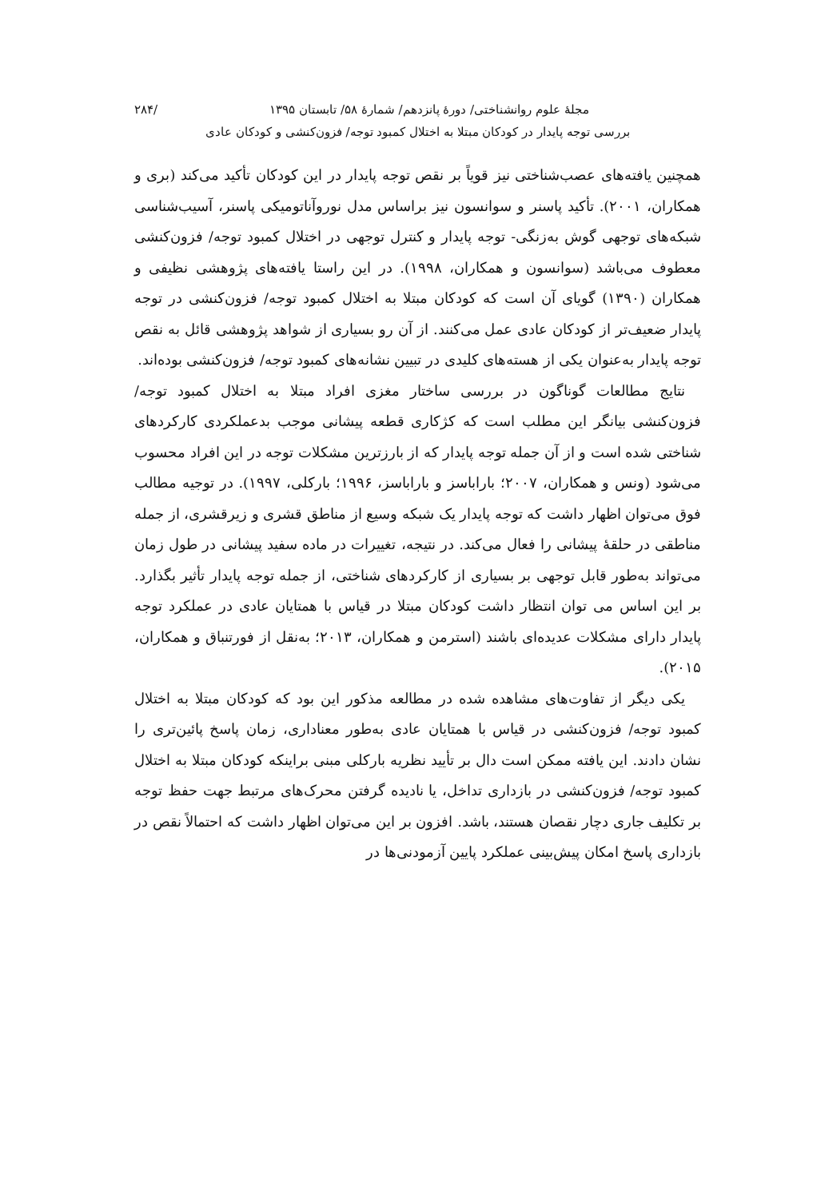مجلهٔ علوم روانشناختی/ دورهٔ پانزدهم/ شمارهٔ ۵۸/ تابستان ۱۳۹۵ /۲۸۴
بررسی توجه پایدار در کودکان مبتلا به اختلال کمبود توجه/ فزون‌کنشی و کودکان عادی
همچنین یافته‌های عصب‌شناختی نیز قویاً بر نقص توجه پایدار در این کودکان تأکید می‌کند (بری و همکاران، ۲۰۰۱). تأکید پاسنر و سوانسون نیز براساس مدل نوروآناتومیکی پاسنر، آسیب‌شناسی شبکه‌های توجهی گوش به‌زنگی- توجه پایدار و کنترل توجهی در اختلال کمبود توجه/ فزون‌کنشی معطوف می‌باشد (سوانسون و همکاران، ۱۹۹۸). در این راستا یافته‌های پژوهشی نظیفی و همکاران (۱۳۹۰) گویای آن است که کودکان مبتلا به اختلال کمبود توجه/ فزون‌کنشی در توجه پایدار ضعیف‌تر از کودکان عادی عمل می‌کنند. از آن رو بسیاری از شواهد پژوهشی قائل به نقص توجه پایدار به‌عنوان یکی از هسته‌های کلیدی در تبیین نشانه‌های کمبود توجه/ فزون‌کنشی بوده‌اند.
نتایج مطالعات گوناگون در بررسی ساختار مغزی افراد مبتلا به اختلال کمبود توجه/ فزون‌کنشی بیانگر این مطلب است که کژکاری قطعه پیشانی موجب بدعملکردی کارکردهای شناختی شده است و از آن جمله توجه پایدار که از بارزترین مشکلات توجه در این افراد محسوب می‌شود (ونس و همکاران، ۲۰۰۷؛ باراباسز و باراباسز، ۱۹۹۶؛ بارکلی، ۱۹۹۷). در توجیه مطالب فوق می‌توان اظهار داشت که توجه پایدار یک شبکه وسیع از مناطق قشری و زیرقشری، از جمله مناطقی در حلقهٔ پیشانی را فعال می‌کند. در نتیجه، تغییرات در ماده سفید پیشانی در طول زمان می‌تواند به‌طور قابل توجهی بر بسیاری از کارکردهای شناختی، از جمله توجه پایدار تأثیر بگذارد. بر این اساس می توان انتظار داشت کودکان مبتلا در قیاس با همتایان عادی در عملکرد توجه پایدار دارای مشکلات عدیده‌ای باشند (استرمن و همکاران، ۲۰۱۳؛ به‌نقل از فورتنباق و همکاران، ۲۰۱۵).
یکی دیگر از تفاوت‌های مشاهده شده در مطالعه مذکور این بود که کودکان مبتلا به اختلال کمبود توجه/ فزون‌کنشی در قیاس با همتایان عادی به‌طور معناداری، زمان پاسخ پائین‌تری را نشان دادند. این یافته ممکن است دال بر تأیید نظریه بارکلی مبنی براینکه کودکان مبتلا به اختلال کمبود توجه/ فزون‌کنشی در بازداری تداخل، یا نادیده گرفتن محرک‌های مرتبط جهت حفظ توجه بر تکلیف جاری دچار نقصان هستند، باشد. افزون بر این می‌توان اظهار داشت که احتمالاً نقص در بازداری پاسخ امکان پیش‌بینی عملکرد پایین آزمودنی‌ها در